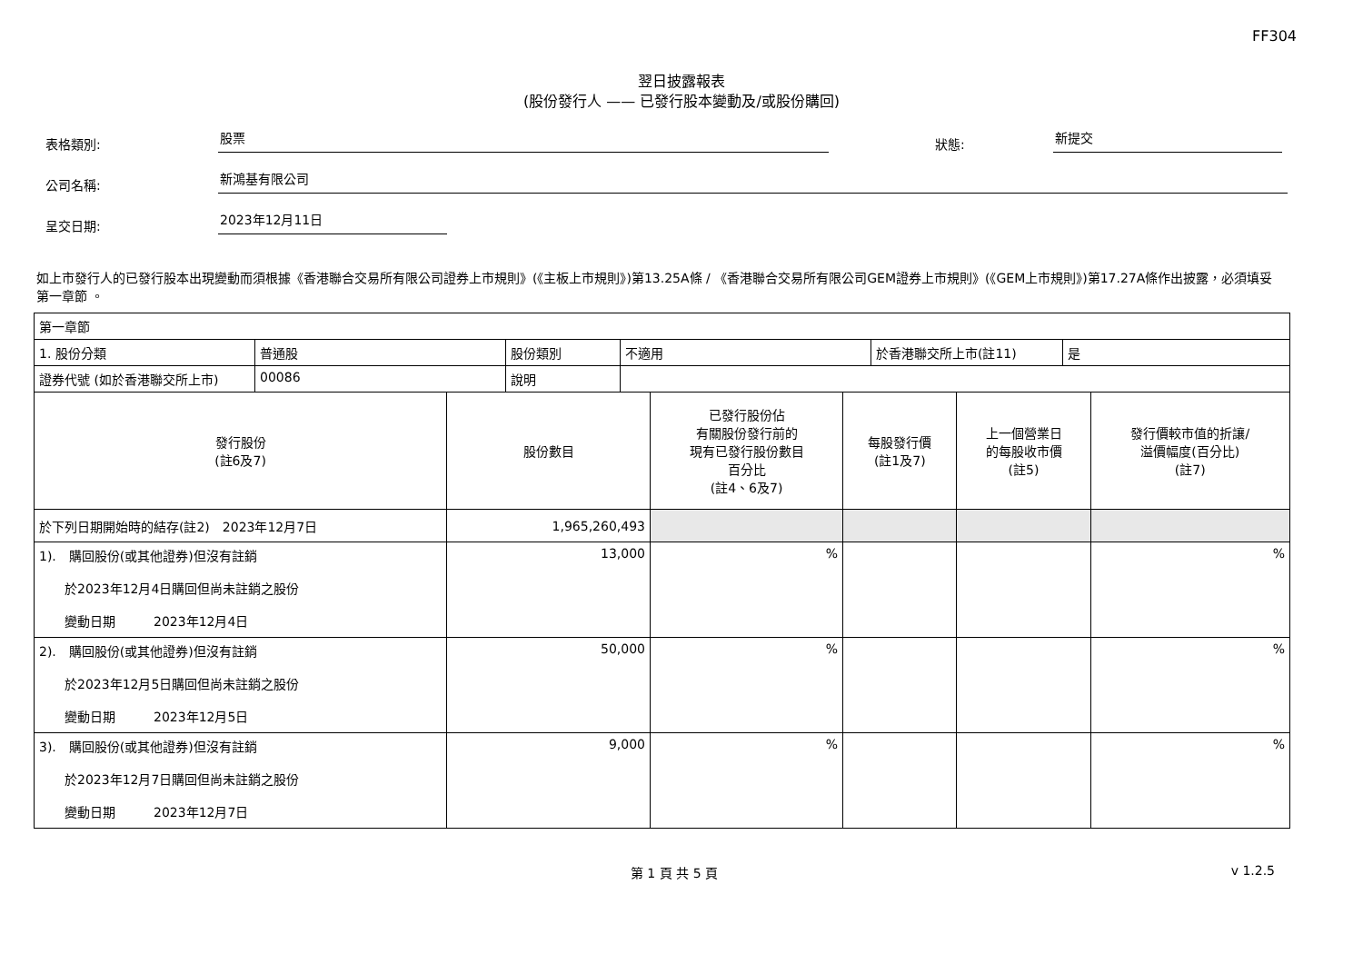FF304
翌日披露報表
(股份發行人 —— 已發行股本變動及/或股份購回)
表格類別:
股票
狀態:
新提交
公司名稱:
新鴻基有限公司
呈交日期:
2023年12月11日
如上市發行人的已發行股本出現變動而須根據《香港聯合交易所有限公司證券上市規則》(《主板上市規則》)第13.25A條 / 《香港聯合交易所有限公司GEM證券上市規則》(《GEM上市規則》)第17.27A條作出披露，必須填妥第一章節 。
| 第一章節 | | | | | |
| / 1. 股份分類 / 普通股 / 股份類別 / 不適用 / 於香港聯交所上市(註11) / 是 / / 證券代號 (如於香港聯交所上市) / 00086 / 說明 / / / / | | | | | |
| 發行股份 (註6及7) | 股份數目 | 已發行股份佔 有關股份發行前的 現有已發行股份數目 百分比 (註4、6及7) | 每股發行價 (註1及7) | 上一個營業日 的每股收市價 (註5) | 發行價較市值的折讓/ 溢價幅度(百分比) (註7) |
| 於下列日期開始時的結存(註2) 2023年12月7日 | 1,965,260,493 | | | | |
| 1). 購回股份(或其他證券)但沒有註銷 於2023年12月4日購回但尚未註銷之股份 變動日期 2023年12月4日 | 13,000 | % | | | % |
| 2). 購回股份(或其他證券)但沒有註銷 於2023年12月5日購回但尚未註銷之股份 變動日期 2023年12月5日 | 50,000 | % | | | % |
| 3). 購回股份(或其他證券)但沒有註銷 於2023年12月7日購回但尚未註銷之股份 變動日期 2023年12月7日 | 9,000 | % | | | % |
第 1 頁 共 5 頁 v 1.2.5